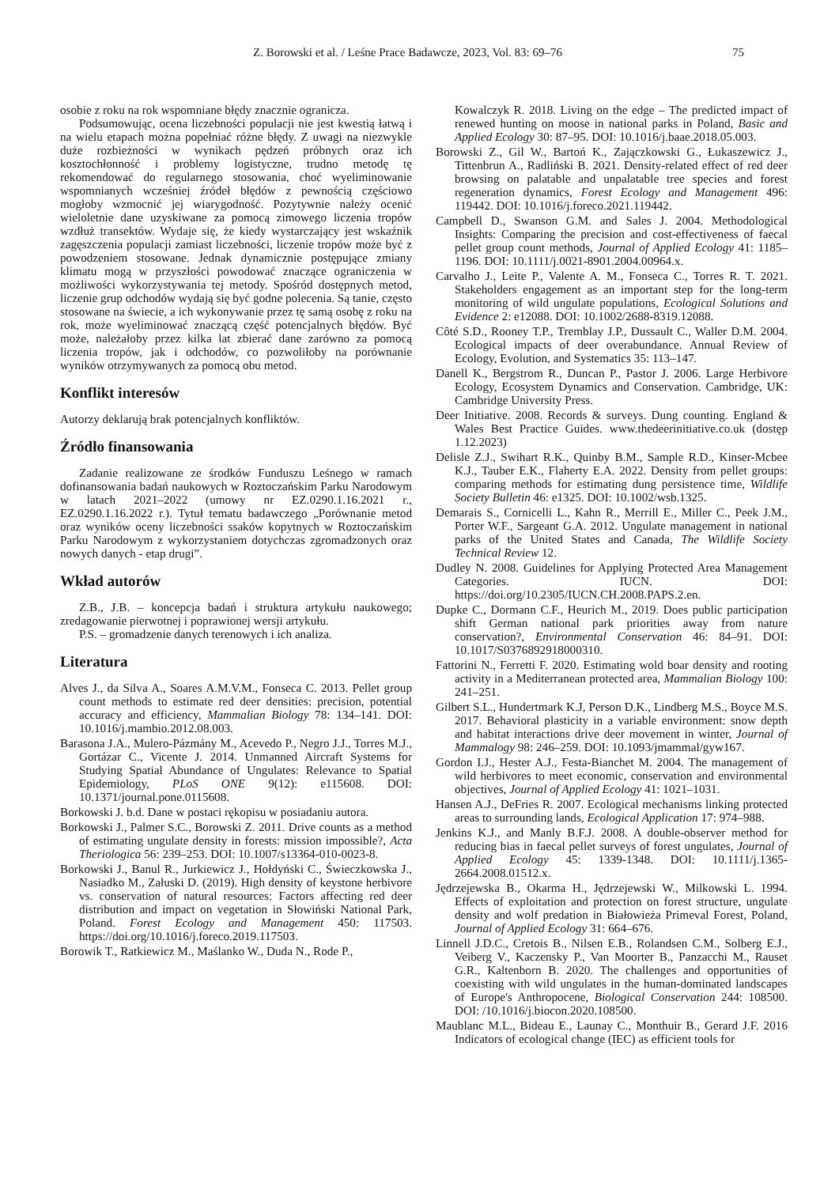Z. Borowski et al. / Leśne Prace Badawcze, 2023, Vol. 83: 69–76 75
osobie z roku na rok wspomniane błędy znacznie ogranicza.
Podsumowując, ocena liczebności populacji nie jest kwestią łatwą i na wielu etapach można popełniać różne błędy. Z uwagi na niezwykle duże rozbieżności w wynikach pędzeń próbnych oraz ich kosztochłonność i problemy logistyczne, trudno metodę tę rekomendować do regularnego stosowania, choć wyeliminowanie wspomnianych wcześniej źródeł błędów z pewnością częściowo mogłoby wzmocnić jej wiarygodność. Pozytywnie należy ocenić wieloletnie dane uzyskiwane za pomocą zimowego liczenia tropów wzdłuż transektów. Wydaje się, że kiedy wystarczający jest wskaźnik zagęszczenia populacji zamiast liczebności, liczenie tropów może być z powodzeniem stosowane. Jednak dynamicznie postępujące zmiany klimatu mogą w przyszłości powodować znaczące ograniczenia w możliwości wykorzystywania tej metody. Spośród dostępnych metod, liczenie grup odchodów wydają się być godne polecenia. Są tanie, często stosowane na świecie, a ich wykonywanie przez tę samą osobę z roku na rok, może wyeliminować znaczącą część potencjalnych błędów. Być może, należałoby przez kilka lat zbierać dane zarówno za pomocą liczenia tropów, jak i odchodów, co pozwoliłoby na porównanie wyników otrzymywanych za pomocą obu metod.
Konflikt interesów
Autorzy deklarują brak potencjalnych konfliktów.
Źródło finansowania
Zadanie realizowane ze środków Funduszu Leśnego w ramach dofinansowania badań naukowych w Roztoczańskim Parku Narodowym w latach 2021–2022 (umowy nr EZ.0290.1.16.2021 r., EZ.0290.1.16.2022 r.). Tytuł tematu badawczego „Porównanie metod oraz wyników oceny liczebności ssaków kopytnych w Roztoczańskim Parku Narodowym z wykorzystaniem dotychczas zgromadzonych oraz nowych danych - etap drugi”.
Wkład autorów
Z.B., J.B. – koncepcja badań i struktura artykułu naukowego; zredagowanie pierwotnej i poprawionej wersji artykułu.
P.S. – gromadzenie danych terenowych i ich analiza.
Literatura
Alves J., da Silva A., Soares A.M.V.M., Fonseca C. 2013. Pellet group count methods to estimate red deer densities: precision, potential accuracy and efficiency, Mammalian Biology 78: 134–141. DOI: 10.1016/j.mambio.2012.08.003.
Barasona J.A., Mulero-Pázmány M., Acevedo P., Negro J.J., Torres M.J., Gortázar C., Vicente J. 2014. Unmanned Aircraft Systems for Studying Spatial Abundance of Ungulates: Relevance to Spatial Epidemiology, PLoS ONE 9(12): e115608. DOI: 10.1371/journal.pone.0115608.
Borkowski J. b.d. Dane w postaci rękopisu w posiadaniu autora.
Borkowski J., Palmer S.C., Borowski Z. 2011. Drive counts as a method of estimating ungulate density in forests: mission impossible?, Acta Theriologica 56: 239–253. DOI: 10.1007/s13364-010-0023-8.
Borkowski J., Banul R., Jurkiewicz J., Hołdyński C., Świeczkowska J., Nasiadko M., Załuski D. (2019). High density of keystone herbivore vs. conservation of natural resources: Factors affecting red deer distribution and impact on vegetation in Słowiński National Park, Poland. Forest Ecology and Management 450: 117503. https://doi.org/10.1016/j.foreco.2019.117503.
Borowik T., Ratkiewicz M., Maślanko W., Duda N., Rode P.,
Kowalczyk R. 2018. Living on the edge – The predicted impact of renewed hunting on moose in national parks in Poland, Basic and Applied Ecology 30: 87–95. DOI: 10.1016/j.baae.2018.05.003.
Borowski Z., Gil W., Bartoń K., Zajączkowski G., Łukaszewicz J., Tittenbrun A., Radliński B. 2021. Density-related effect of red deer browsing on palatable and unpalatable tree species and forest regeneration dynamics, Forest Ecology and Management 496: 119442. DOI: 10.1016/j.foreco.2021.119442.
Campbell D., Swanson G.M. and Sales J. 2004. Methodological Insights: Comparing the precision and cost-effectiveness of faecal pellet group count methods, Journal of Applied Ecology 41: 1185–1196. DOI: 10.1111/j.0021-8901.2004.00964.x.
Carvalho J., Leite P., Valente A. M., Fonseca C., Torres R. T. 2021. Stakeholders engagement as an important step for the long-term monitoring of wild ungulate populations, Ecological Solutions and Evidence 2: e12088. DOI: 10.1002/2688-8319.12088.
Côté S.D., Rooney T.P., Tremblay J.P., Dussault C., Waller D.M. 2004. Ecological impacts of deer overabundance. Annual Review of Ecology, Evolution, and Systematics 35: 113–147.
Danell K., Bergstrom R., Duncan P., Pastor J. 2006. Large Herbivore Ecology, Ecosystem Dynamics and Conservation. Cambridge, UK: Cambridge University Press.
Deer Initiative. 2008. Records & surveys. Dung counting. England & Wales Best Practice Guides. www.thedeerinitiative.co.uk (dostęp 1.12.2023)
Delisle Z.J., Swihart R.K., Quinby B.M., Sample R.D., Kinser-Mcbee K.J., Tauber E.K., Flaherty E.A. 2022. Density from pellet groups: comparing methods for estimating dung persistence time, Wildlife Society Bulletin 46: e1325. DOI: 10.1002/wsb.1325.
Demarais S., Cornicelli L., Kahn R., Merrill E., Miller C., Peek J.M., Porter W.F., Sargeant G.A. 2012. Ungulate management in national parks of the United States and Canada, The Wildlife Society Technical Review 12.
Dudley N. 2008. Guidelines for Applying Protected Area Management Categories. IUCN. DOI: https://doi.org/10.2305/IUCN.CH.2008.PAPS.2.en.
Dupke C., Dormann C.F., Heurich M., 2019. Does public participation shift German national park priorities away from nature conservation?, Environmental Conservation 46: 84–91. DOI: 10.1017/S0376892918000310.
Fattorini N., Ferretti F. 2020. Estimating wold boar density and rooting activity in a Mediterranean protected area, Mammalian Biology 100: 241–251.
Gilbert S.L., Hundertmark K.J, Person D.K., Lindberg M.S., Boyce M.S. 2017. Behavioral plasticity in a variable environment: snow depth and habitat interactions drive deer movement in winter, Journal of Mammalogy 98: 246–259. DOI: 10.1093/jmammal/gyw167.
Gordon I.J., Hester A.J., Festa-Bianchet M. 2004. The management of wild herbivores to meet economic, conservation and environmental objectives, Journal of Applied Ecology 41: 1021–1031.
Hansen A.J., DeFries R. 2007. Ecological mechanisms linking protected areas to surrounding lands, Ecological Application 17: 974–988.
Jenkins K.J., and Manly B.F.J. 2008. A double-observer method for reducing bias in faecal pellet surveys of forest ungulates, Journal of Applied Ecology 45: 1339-1348. DOI: 10.1111/j.1365-2664.2008.01512.x.
Jędrzejewska B., Okarma H., Jędrzejewski W., Milkowski L. 1994. Effects of exploitation and protection on forest structure, ungulate density and wolf predation in Białowieża Primeval Forest, Poland, Journal of Applied Ecology 31: 664–676.
Linnell J.D.C., Cretois B., Nilsen E.B., Rolandsen C.M., Solberg E.J., Veiberg V., Kaczensky P., Van Moorter B., Panzacchi M., Rauset G.R., Kaltenborn B. 2020. The challenges and opportunities of coexisting with wild ungulates in the human-dominated landscapes of Europe's Anthropocene, Biological Conservation 244: 108500. DOI: /10.1016/j.biocon.2020.108500.
Maublanc M.L., Bideau E., Launay C., Monthuir B., Gerard J.F. 2016 Indicators of ecological change (IEC) as efficient tools for